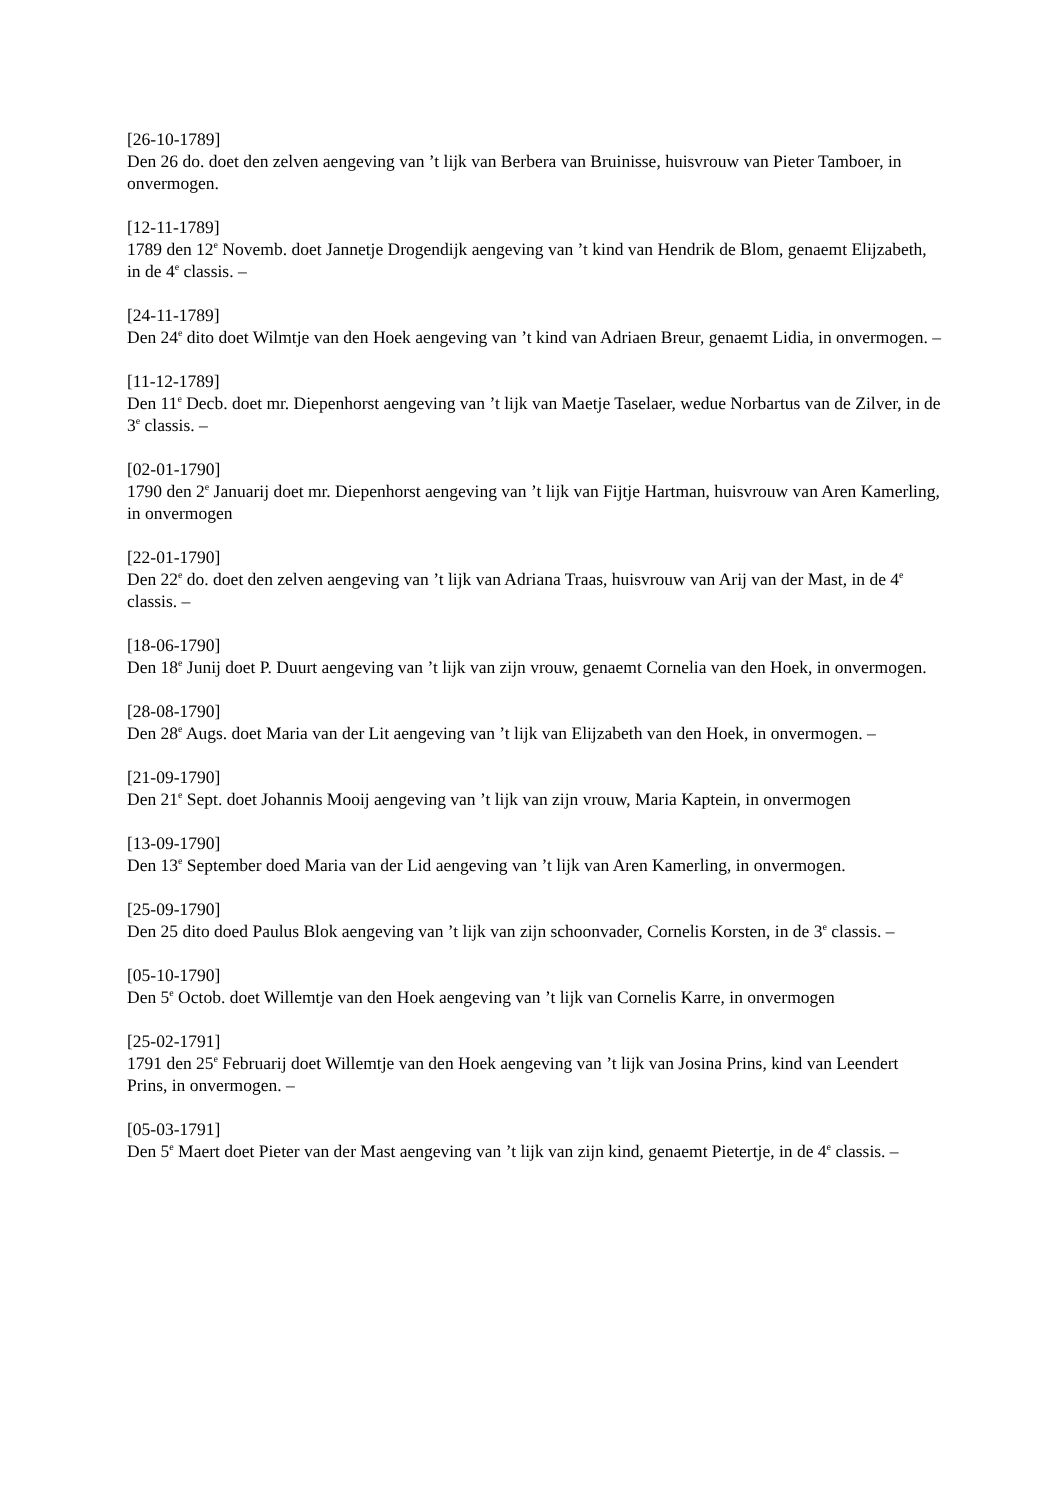[26-10-1789]
Den 26 do. doet den zelven aengeving van ’t lijk van Berbera van Bruinisse, huisvrouw van Pieter Tamboer, in onvermogen.
[12-11-1789]
1789 den 12<sup>e</sup> Novemb. doet Jannetje Drogendijk aengeving van ’t kind van Hendrik de Blom, genaemt Elijzabeth, in de 4<sup>e</sup> classis. –
[24-11-1789]
Den 24<sup>e</sup> dito doet Wilmtje van den Hoek aengeving van ’t kind van Adriaen Breur, genaemt Lidia, in onvermogen. –
[11-12-1789]
Den 11<sup>e</sup> Decb. doet mr. Diepenhorst aengeving van ’t lijk van Maetje Taselaer, wedue Norbartus van de Zilver, in de 3<sup>e</sup> classis. –
[02-01-1790]
1790 den 2<sup>e</sup> Januarij doet mr. Diepenhorst aengeving van ’t lijk van Fijtje Hartman, huisvrouw van Aren Kamerling, in onvermogen
[22-01-1790]
Den 22<sup>e</sup> do. doet den zelven aengeving van ’t lijk van Adriana Traas, huisvrouw van Arij van der Mast, in de 4<sup>e</sup> classis. –
[18-06-1790]
Den 18<sup>e</sup> Junij doet P. Duurt aengeving van ’t lijk van zijn vrouw, genaemt Cornelia van den Hoek, in onvermogen.
[28-08-1790]
Den 28<sup>e</sup> Augs. doet Maria van der Lit aengeving van ’t lijk van Elijzabeth van den Hoek, in onvermogen. –
[21-09-1790]
Den 21<sup>e</sup> Sept. doet Johannis Mooij aengeving van ’t lijk van zijn vrouw, Maria Kaptein, in onvermogen
[13-09-1790]
Den 13<sup>e</sup> September doed Maria van der Lid aengeving van ’t lijk van Aren Kamerling, in onvermogen.
[25-09-1790]
Den 25 dito doed Paulus Blok aengeving van ’t lijk van zijn schoonvader, Cornelis Korsten, in de 3<sup>e</sup> classis. –
[05-10-1790]
Den 5<sup>e</sup> Octob. doet Willemtje van den Hoek aengeving van ’t lijk van Cornelis Karre, in onvermogen
[25-02-1791]
1791 den 25<sup>e</sup> Februarij doet Willemtje van den Hoek aengeving van ’t lijk van Josina Prins, kind van Leendert Prins, in onvermogen. –
[05-03-1791]
Den 5<sup>e</sup> Maert doet Pieter van der Mast aengeving van ’t lijk van zijn kind, genaemt Pietertje, in de 4<sup>e</sup> classis. –